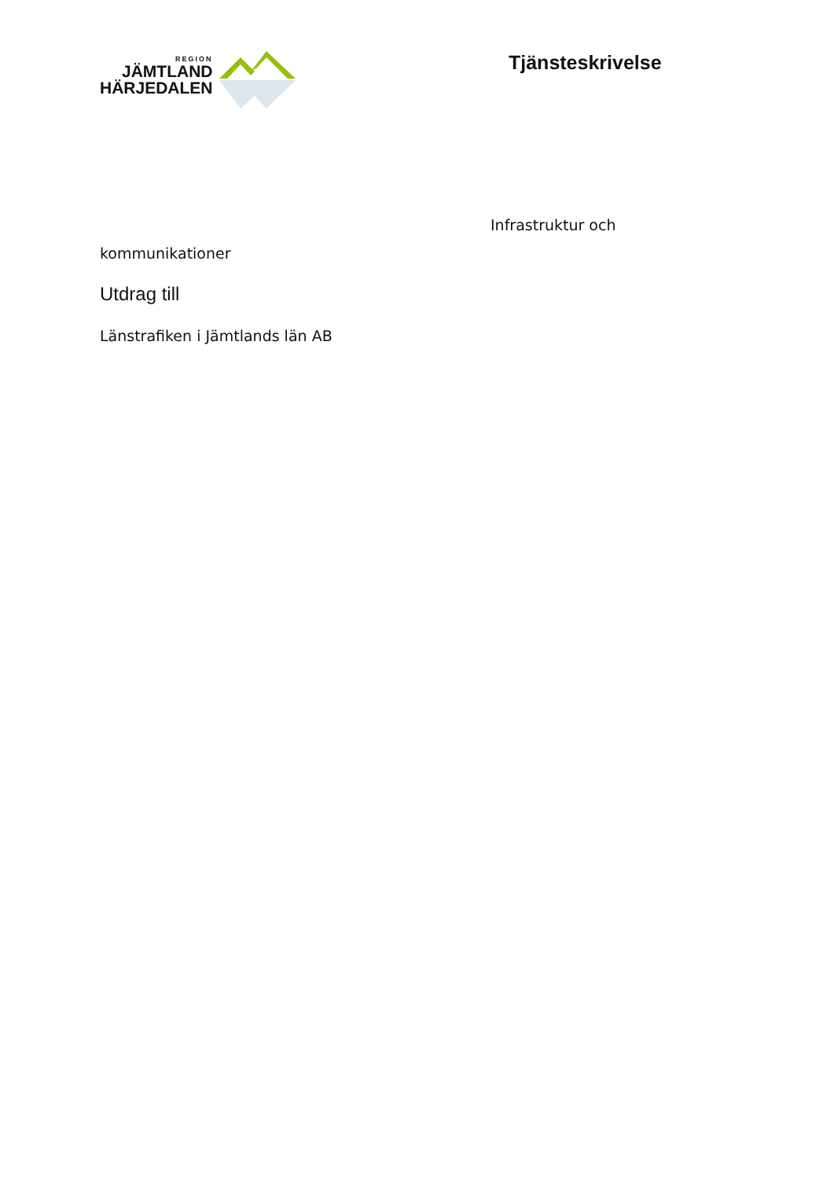REGION
JÄMTLAND
HÄRJEDALEN
Tjänsteskrivelse
Infrastruktur och
kommunikationer
Utdrag till
Länstrafiken i Jämtlands län AB